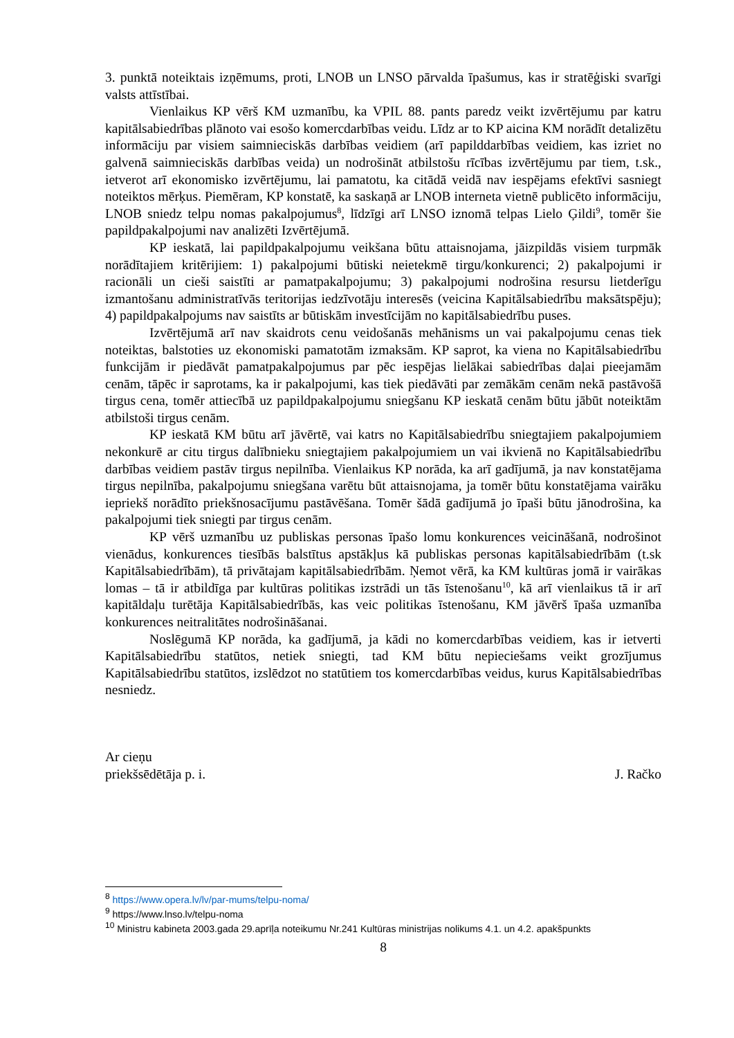3. punktā noteiktais izņēmums, proti, LNOB un LNSO pārvalda īpašumus, kas ir stratēģiski svarīgi valsts attīstībai.
Vienlaikus KP vērš KM uzmanību, ka VPIL 88. pants paredz veikt izvērtējumu par katru kapitālsabiedrības plānoto vai esošo komercdarbības veidu. Līdz ar to KP aicina KM norādīt detalizētu informāciju par visiem saimnieciskās darbības veidiem (arī papilddarbības veidiem, kas izriet no galvenā saimnieciskās darbības veida) un nodrošināt atbilstošu rīcības izvērtējumu par tiem, t.sk., ietverot arī ekonomisko izvērtējumu, lai pamatotu, ka citādā veidā nav iespējams efektīvi sasniegt noteiktos mērķus. Piemēram, KP konstatē, ka saskaņā ar LNOB interneta vietnē publicēto informāciju, LNOB sniedz telpu nomas pakalpojumus<sup>8</sup>, līdzīgi arī LNSO iznomā telpas Lielo Ģildi<sup>9</sup>, tomēr šie papildpakalpojumi nav analizēti Izvērtējumā.
KP ieskatā, lai papildpakalpojumu veikšana būtu attaisnojama, jāizpildās visiem turpmāk norādītajiem kritērijiem: 1) pakalpojumi būtiski neietekmē tirgu/konkurenci; 2) pakalpojumi ir racionāli un cieši saistīti ar pamatpakalpojumu; 3) pakalpojumi nodrošina resursu lietderīgu izmantošanu administratīvās teritorijas iedzīvotāju interesēs (veicina Kapitālsabiedrību maksātspēju); 4) papildpakalpojums nav saistīts ar būtiskām investīcijām no kapitālsabiedrību puses.
Izvērtējumā arī nav skaidrots cenu veidošanās mehānisms un vai pakalpojumu cenas tiek noteiktas, balstoties uz ekonomiski pamatotām izmaksām. KP saprot, ka viena no Kapitālsabiedrību funkcijām ir piedāvāt pamatpakalpojumus par pēc iespējas lielākai sabiedrības daļai pieejamām cenām, tāpēc ir saprotams, ka ir pakalpojumi, kas tiek piedāvāti par zemākām cenām nekā pastāvošā tirgus cena, tomēr attiecībā uz papildpakalpojumu sniegšanu KP ieskatā cenām būtu jābūt noteiktām atbilstoši tirgus cenām.
KP ieskatā KM būtu arī jāvērtē, vai katrs no Kapitālsabiedrību sniegtajiem pakalpojumiem nekonkurē ar citu tirgus dalībnieku sniegtajiem pakalpojumiem un vai ikvienā no Kapitālsabiedrību darbības veidiem pastāv tirgus nepilnība. Vienlaikus KP norāda, ka arī gadījumā, ja nav konstatējama tirgus nepilnība, pakalpojumu sniegšana varētu būt attaisnojama, ja tomēr būtu konstatējama vairāku iepriekš norādīto priekšnosacījumu pastāvēšana. Tomēr šādā gadījumā jo īpaši būtu jānodrošina, ka pakalpojumi tiek sniegti par tirgus cenām.
KP vērš uzmanību uz publiskas personas īpašo lomu konkurences veicināšanā, nodrošinot vienādus, konkurences tiesībās balstītus apstākļus kā publiskas personas kapitālsabiedrībām (t.sk Kapitālsabiedrībām), tā privātajam kapitālsabiedrībām. Ņemot vērā, ka KM kultūras jomā ir vairākas lomas – tā ir atbildīga par kultūras politikas izstrādi un tās īstenošanu<sup>10</sup>, kā arī vienlaikus tā ir arī kapitāldaļu turētāja Kapitālsabiedrībās, kas veic politikas īstenošanu, KM jāvērš īpaša uzmanība konkurences neitralitātes nodrošināšanai.
Noslēgumā KP norāda, ka gadījumā, ja kādi no komercdarbības veidiem, kas ir ietverti Kapitālsabiedrību statūtos, netiek sniegti, tad KM būtu nepieciešams veikt grozījumus Kapitālsabiedrību statūtos, izslēdzot no statūtiem tos komercdarbības veidus, kurus Kapitālsabiedrības nesniedz.
Ar cieņu
priekšsēdētāja p. i. J. Račko
<sup>8</sup> https://www.opera.lv/lv/par-mums/telpu-noma/
<sup>9</sup> https://www.lnso.lv/telpu-noma
<sup>10</sup> Ministru kabineta 2003.gada 29.aprīļa noteikumu Nr.241 Kultūras ministrijas nolikums 4.1. un 4.2. apakšpunkts
8